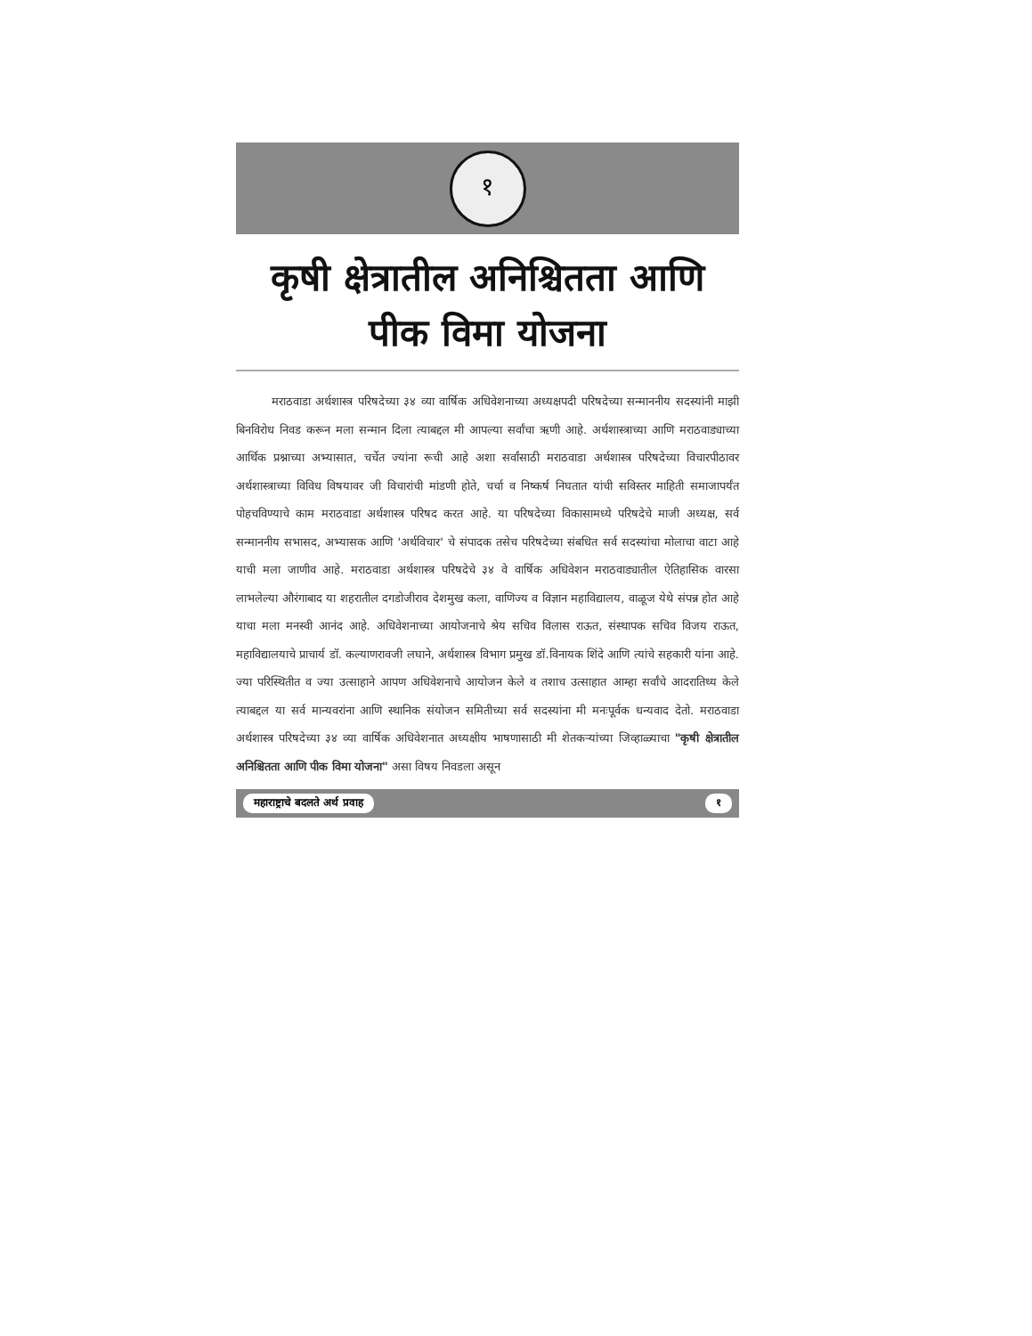१
कृषी क्षेत्रातील अनिश्चितता आणि
पीक विमा योजना
मराठवाडा अर्थशास्त्र परिषदेच्या ३४ व्या वार्षिक अधिवेशनाच्या अध्यक्षपदी परिषदेच्या सन्माननीय सदस्यांनी माझी बिनविरोध निवड करून मला सन्मान दिला त्याबद्दल मी आपल्या सर्वांचा ऋणी आहे. अर्थशास्त्राच्या आणि मराठवाड्याच्या आर्थिक प्रश्नाच्या अभ्यासात, चर्चेत ज्यांना रूची आहे अशा सर्वांसाठी मराठवाडा अर्थशास्त्र परिषदेच्या विचारपीठावर अर्थशास्त्राच्या विविध विषयावर जी विचारांची मांडणी होते, चर्चा व निष्कर्ष निघतात यांची सविस्तर माहिती समाजापर्यंत पोहचविण्याचे काम मराठवाडा अर्थशास्त्र परिषद करत आहे. या परिषदेच्या विकासामध्ये परिषदेचे माजी अध्यक्ष, सर्व सन्माननीय सभासद, अभ्यासक आणि 'अर्थविचार' चे संपादक तसेच परिषदेच्या संबधित सर्व सदस्यांचा मोलाचा वाटा आहे याची मला जाणीव आहे. मराठवाडा अर्थशास्त्र परिषदेचे ३४ वे वार्षिक अधिवेशन मराठवाड्यातील ऐतिहासिक वारसा लाभलेल्या औरंगाबाद या शहरातील दगडोजीराव देशमुख कला, वाणिज्य व विज्ञान महाविद्यालय, वाळूज येथे संपन्न होत आहे याचा मला मनस्वी आनंद आहे. अधिवेशनाच्या आयोजनाचे श्रेय सचिव विलास राऊत, संस्थापक सचिव विजय राऊत, महाविद्यालयाचे प्राचार्य डॉ. कल्याणरावजी लघाने, अर्थशास्त्र विभाग प्रमुख डॉ.विनायक शिंदे आणि त्यांचे सहकारी यांना आहे. ज्या परिस्थितीत व ज्या उत्साहाने आपण अधिवेशनाचे आयोजन केले व तशाच उत्साहात आम्हा सर्वांचे आदरातिथ्य केले त्याबद्दल या सर्व मान्यवरांना आणि स्थानिक संयोजन समितीच्या सर्व सदस्यांना मी मनःपूर्वक धन्यवाद देतो. मराठवाडा अर्थशास्त्र परिषदेच्या ३४ व्या वार्षिक अधिवेशनात अध्यक्षीय भाषणासाठी मी शेतकऱ्यांच्या जिव्हाळ्याचा "कृषी क्षेत्रातील अनिश्चितता आणि पीक विमा योजना" असा विषय निवडला असून
महाराष्ट्राचे बदलते अर्थ प्रवाह १